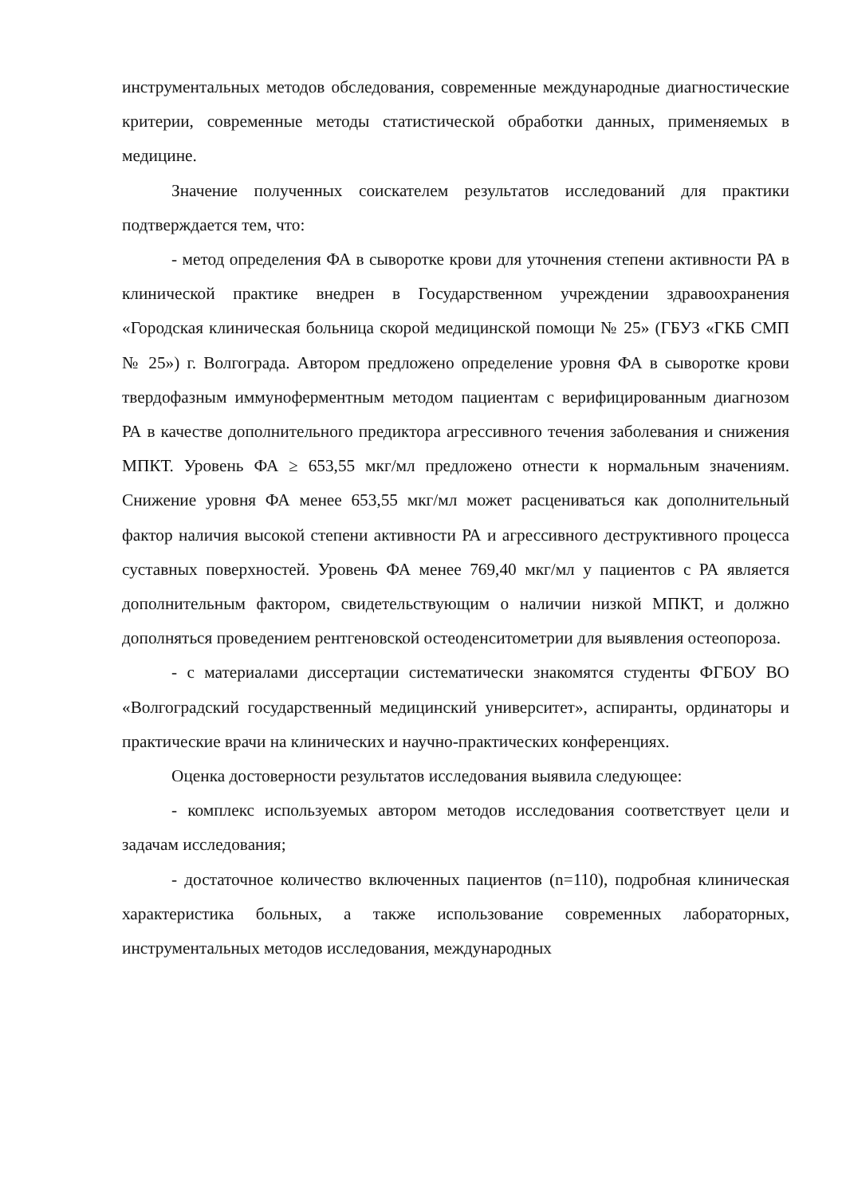инструментальных методов обследования, современные международные диагностические критерии, современные методы статистической обработки данных, применяемых в медицине.
Значение полученных соискателем результатов исследований для практики подтверждается тем, что:
- метод определения ФА в сыворотке крови для уточнения степени активности РА в клинической практике внедрен в Государственном учреждении здравоохранения «Городская клиническая больница скорой медицинской помощи № 25» (ГБУЗ «ГКБ СМП № 25») г. Волгограда. Автором предложено определение уровня ФА в сыворотке крови твердофазным иммуноферментным методом пациентам с верифицированным диагнозом РА в качестве дополнительного предиктора агрессивного течения заболевания и снижения МПКТ. Уровень ФА ≥ 653,55 мкг/мл предложено отнести к нормальным значениям. Снижение уровня ФА менее 653,55 мкг/мл может расцениваться как дополнительный фактор наличия высокой степени активности РА и агрессивного деструктивного процесса суставных поверхностей. Уровень ФА менее 769,40 мкг/мл у пациентов с РА является дополнительным фактором, свидетельствующим о наличии низкой МПКТ, и должно дополняться проведением рентгеновской остеоденситометрии для выявления остеопороза.
- с материалами диссертации систематически знакомятся студенты ФГБОУ ВО «Волгоградский государственный медицинский университет», аспиранты, ординаторы и практические врачи на клинических и научно-практических конференциях.
Оценка достоверности результатов исследования выявила следующее:
- комплекс используемых автором методов исследования соответствует цели и задачам исследования;
- достаточное количество включенных пациентов (n=110), подробная клиническая характеристика больных, а также использование современных лабораторных, инструментальных методов исследования, международных